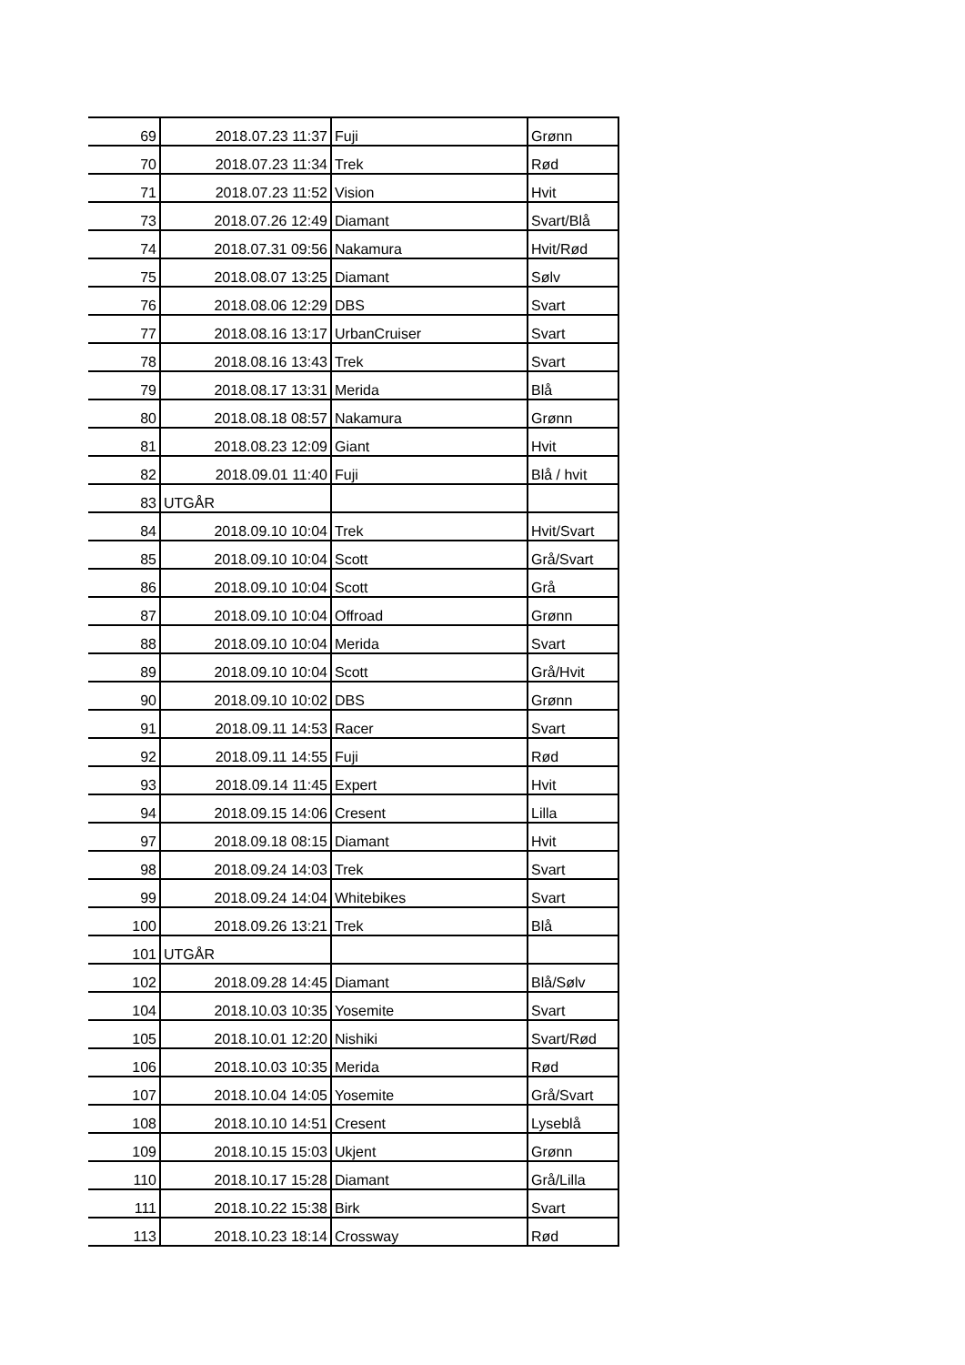| 69 | 2018.07.23 11:37 | Fuji | Grønn |
| 70 | 2018.07.23 11:34 | Trek | Rød |
| 71 | 2018.07.23 11:52 | Vision | Hvit |
| 73 | 2018.07.26 12:49 | Diamant | Svart/Blå |
| 74 | 2018.07.31 09:56 | Nakamura | Hvit/Rød |
| 75 | 2018.08.07 13:25 | Diamant | Sølv |
| 76 | 2018.08.06 12:29 | DBS | Svart |
| 77 | 2018.08.16 13:17 | UrbanCruiser | Svart |
| 78 | 2018.08.16 13:43 | Trek | Svart |
| 79 | 2018.08.17 13:31 | Merida | Blå |
| 80 | 2018.08.18 08:57 | Nakamura | Grønn |
| 81 | 2018.08.23 12:09 | Giant | Hvit |
| 82 | 2018.09.01 11:40 | Fuji | Blå / hvit |
| 83 | UTGÅR | | |
| 84 | 2018.09.10 10:04 | Trek | Hvit/Svart |
| 85 | 2018.09.10 10:04 | Scott | Grå/Svart |
| 86 | 2018.09.10 10:04 | Scott | Grå |
| 87 | 2018.09.10 10:04 | Offroad | Grønn |
| 88 | 2018.09.10 10:04 | Merida | Svart |
| 89 | 2018.09.10 10:04 | Scott | Grå/Hvit |
| 90 | 2018.09.10 10:02 | DBS | Grønn |
| 91 | 2018.09.11 14:53 | Racer | Svart |
| 92 | 2018.09.11 14:55 | Fuji | Rød |
| 93 | 2018.09.14 11:45 | Expert | Hvit |
| 94 | 2018.09.15 14:06 | Cresent | Lilla |
| 97 | 2018.09.18 08:15 | Diamant | Hvit |
| 98 | 2018.09.24 14:03 | Trek | Svart |
| 99 | 2018.09.24 14:04 | Whitebikes | Svart |
| 100 | 2018.09.26 13:21 | Trek | Blå |
| 101 | UTGÅR | | |
| 102 | 2018.09.28 14:45 | Diamant | Blå/Sølv |
| 104 | 2018.10.03 10:35 | Yosemite | Svart |
| 105 | 2018.10.01 12:20 | Nishiki | Svart/Rød |
| 106 | 2018.10.03 10:35 | Merida | Rød |
| 107 | 2018.10.04 14:05 | Yosemite | Grå/Svart |
| 108 | 2018.10.10 14:51 | Cresent | Lyseblå |
| 109 | 2018.10.15 15:03 | Ukjent | Grønn |
| 110 | 2018.10.17 15:28 | Diamant | Grå/Lilla |
| 111 | 2018.10.22 15:38 | Birk | Svart |
| 113 | 2018.10.23 18:14 | Crossway | Rød |